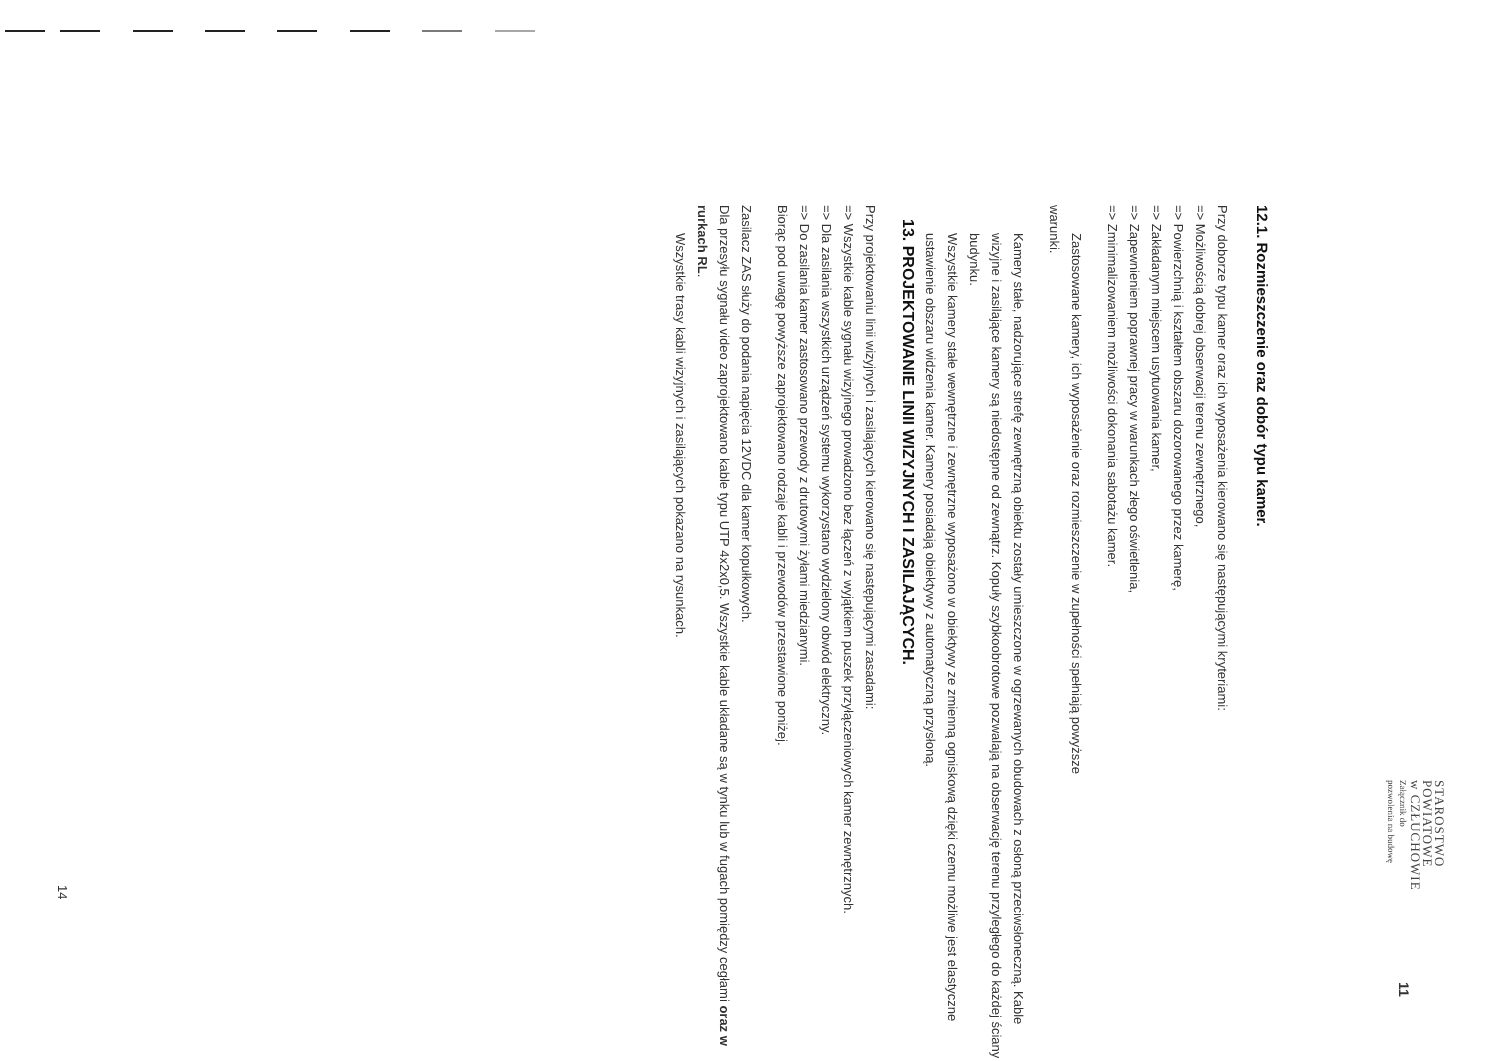STAROSTWO
POWIATOWE
w CZŁUCHOWIE
Załącznik do
pozwolenia na budowę
11
12.1. Rozmieszczenie oraz dobór typu kamer.
Przy doborze typu kamer oraz ich wyposażenia kierowano się następującymi kryteriami:
=> Możliwością dobrej obserwacji terenu zewnętrznego,
=> Powierzchnią i kształtem obszaru dozorowanego przez kamerę,
=> Zakładanym miejscem usytuowania kamer,
=> Zapewnieniem poprawnej pracy w warunkach złego oświetlenia,
=> Zminimalizowaniem możliwości dokonania sabotażu kamer.
Zastosowane kamery, ich wyposażenie oraz rozmieszczenie w zupełności spełniają powyższe
warunki.
Kamery stałe, nadzorujące strefę zewnętrzną obiektu zostały umieszczone w ogrzewanych obudowach z osłoną przeciwsłoneczną. Kable wizyjne i zasilające kamery są niedostępne od zewnątrz. Kopuły szybkoobrotowe pozwalają na obserwację terenu przyległego do każdej ściany budynku.
Wszystkie kamery stałe wewnętrzne i zewnętrzne wyposażono w obiektywy ze zmienną ogniskową dzięki czemu możliwe jest elastyczne ustawienie obszaru widzenia kamer. Kamery posiadają obiektywy z automatyczną przysłoną.
13. PROJEKTOWANIE LINII WIZYJNYCH I ZASILAJĄCYCH.
Przy projektowaniu linii wizyjnych i zasilających kierowano się następującymi zasadami:
=> Wszystkie kable sygnału wizyjnego prowadzono bez łączeń z wyjątkiem puszek przyłączeniowych kamer zewnętrznych.
=> Dla zasilania wszystkich urządzeń systemu wykorzystano wydzielony obwód elektryczny.
=> Do zasilania kamer zastosowano przewody z drutowymi żyłami miedzianymi.
Biorąc pod uwagę powyższe zaprojektowano rodzaje kabli i przewodów przestawione poniżej.
Zasilacz ZAS służy do podania napięcia 12VDC dla kamer kopułkowych.
Dla przesyłu sygnału video zaprojektowano kable typu UTP 4x2x0,5. Wszystkie kable układane są w tynku lub w fugach pomiędzy cegłami oraz w rurkach RL.
Wszystkie trasy kabli wizyjnych i zasilających pokazano na rysunkach.
14